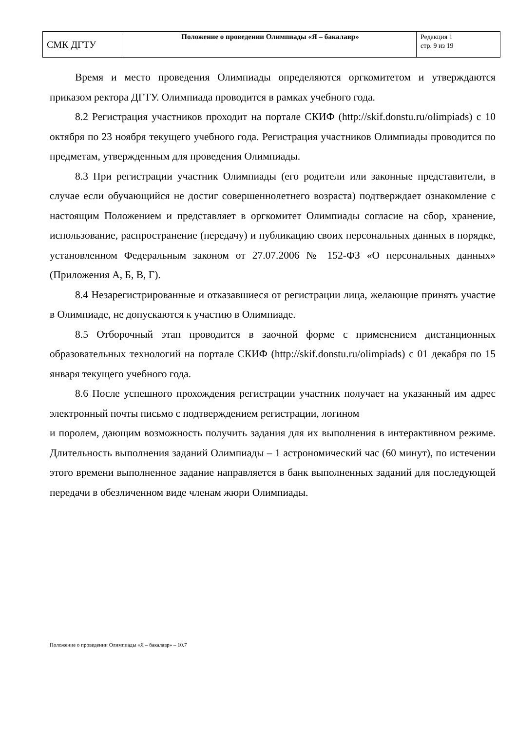| СМК ДГТУ | Положение о проведении Олимпиады «Я – бакалавр» | Редакция 1 стр. 9 из 19 |
Время и место проведения Олимпиады определяются оргкомитетом и утверждаются приказом ректора ДГТУ. Олимпиада проводится в рамках учебного года.
8.2 Регистрация участников проходит на портале СКИФ (http://skif.donstu.ru/olimpiads) с 10 октября по 23 ноября текущего учебного года. Регистрация участников Олимпиады проводится по предметам, утвержденным для проведения Олимпиады.
8.3 При регистрации участник Олимпиады (его родители или законные представители, в случае если обучающийся не достиг совершеннолетнего возраста) подтверждает ознакомление с настоящим Положением и представляет в оргкомитет Олимпиады согласие на сбор, хранение, использование, распространение (передачу) и публикацию своих персональных данных в порядке, установленном Федеральным законом от 27.07.2006 № 152-ФЗ «О персональных данных» (Приложения А, Б, В, Г).
8.4 Незарегистрированные и отказавшиеся от регистрации лица, желающие принять участие в Олимпиаде, не допускаются к участию в Олимпиаде.
8.5 Отборочный этап проводится в заочной форме с применением дистанционных образовательных технологий на портале СКИФ (http://skif.donstu.ru/olimpiads) с 01 декабря по 15 января текущего учебного года.
8.6 После успешного прохождения регистрации участник получает на указанный им адрес электронный почты письмо с подтверждением регистрации, логином
и поролем, дающим возможность получить задания для их выполнения в интерактивном режиме. Длительность выполнения заданий Олимпиады – 1 астрономический час (60 минут), по истечении этого времени выполненное задание направляется в банк выполненных заданий для последующей передачи в обезличенном виде членам жюри Олимпиады.
Положение о проведении Олимпиады «Я – бакалавр» – 10.7